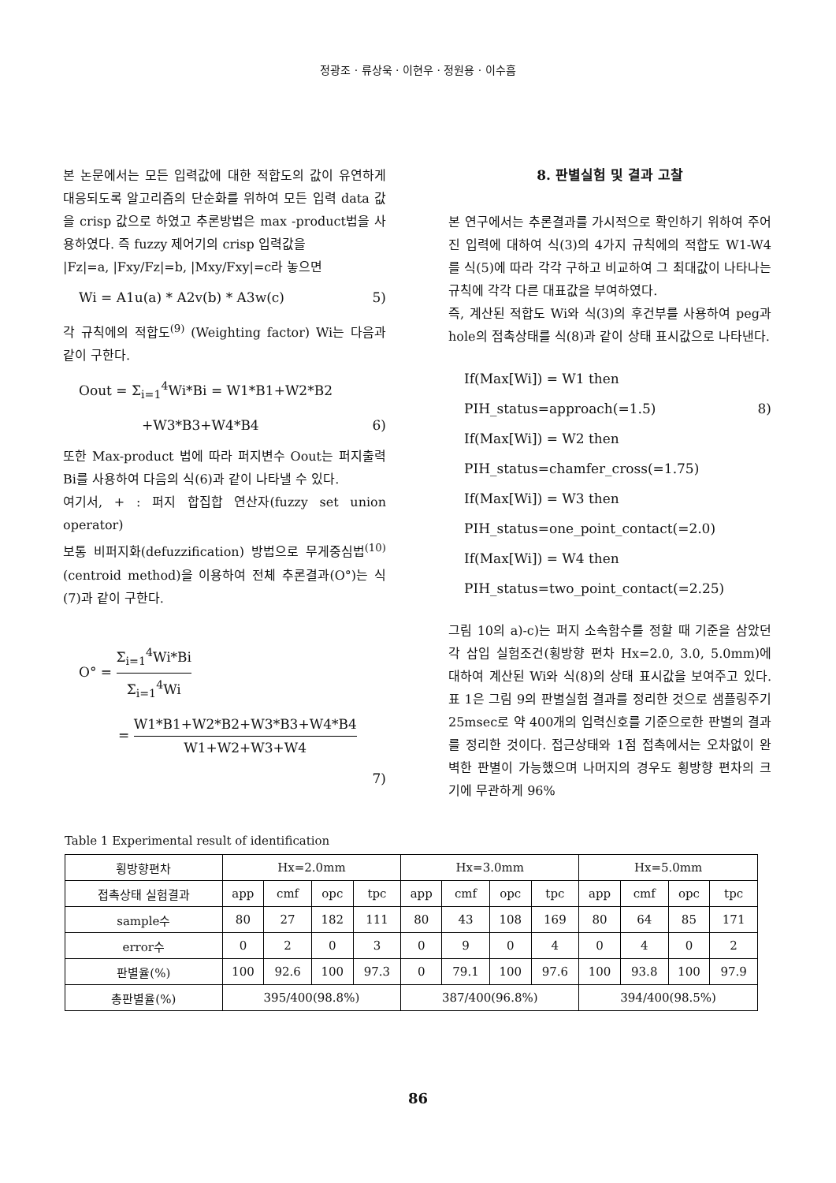정광조 · 류상욱 · 이현우 · 정원용 · 이수흠
본 논문에서는 모든 입력값에 대한 적합도의 값이 유연하게 대응되도록 알고리즘의 단순화를 위하여 모든 입력 data 값을 crisp 값으로 하였고 추론방법은 max -product법을 사용하였다. 즉 fuzzy 제어기의 crisp 입력값을
|Fz|=a, |Fxy/Fz|=b, |Mxy/Fxy|=c라 놓으면
Wi = A1u(a) * A2v(b) * A3w(c) 5)
각 규칙에의 적합도<sup>(9)</sup> (Weighting factor) Wi는 다음과 같이 구한다.
Oout = Σ<sub>i=1</sub><sup>4</sup>Wi*Bi = W1*B1+W2*B2
+W3*B3+W4*B4 6)
또한 Max-product 법에 따라 퍼지변수 Oout는 퍼지출력 Bi를 사용하여 다음의 식(6)과 같이 나타낼 수 있다.
여기서, + : 퍼지 합집합 연산자(fuzzy set union operator)
보통 비퍼지화(defuzzification) 방법으로 무게중심법<sup>(10)</sup> (centroid method)을 이용하여 전체 추론결과(O°)는 식(7)과 같이 구한다.
O° = Σ<sub>i=1</sub><sup>4</sup>Wi*Bi Σ<sub>i=1</sub><sup>4</sup>Wi
= W1*B1+W2*B2+W3*B3+W4*B4 W1+W2+W3+W4
7)
8. 판별실험 및 결과 고찰
본 연구에서는 추론결과를 가시적으로 확인하기 위하여 주어진 입력에 대하여 식(3)의 4가지 규칙에의 적합도 W1-W4를 식(5)에 따라 각각 구하고 비교하여 그 최대값이 나타나는 규칙에 각각 다른 대표값을 부여하였다.
즉, 계산된 적합도 Wi와 식(3)의 후건부를 사용하여 peg과 hole의 접촉상태를 식(8)과 같이 상태 표시값으로 나타낸다.
If(Max[Wi]) = W1 then
PIH_status=approach(=1.5) 8)
If(Max[Wi]) = W2 then
PIH_status=chamfer_cross(=1.75)
If(Max[Wi]) = W3 then
PIH_status=one_point_contact(=2.0)
If(Max[Wi]) = W4 then
PIH_status=two_point_contact(=2.25)
그림 10의 a)-c)는 퍼지 소속함수를 정할 때 기준을 삼았던 각 삽입 실험조건(횡방향 편차 Hx=2.0, 3.0, 5.0mm)에 대하여 계산된 Wi와 식(8)의 상태 표시값을 보여주고 있다. 표 1은 그림 9의 판별실험 결과를 정리한 것으로 샘플링주기 25msec로 약 400개의 입력신호를 기준으로한 판별의 결과를 정리한 것이다. 접근상태와 1점 접촉에서는 오차없이 완벽한 판별이 가능했으며 나머지의 경우도 횡방향 편차의 크기에 무관하게 96%
Table 1 Experimental result of identification
| 횡방향편차 | Hx=2.0mm | | | | Hx=3.0mm | | | | Hx=5.0mm | | | |
| --- | --- | --- | --- | --- | --- | --- | --- | --- | --- | --- | --- | --- |
| 접촉상태 실험결과 | app | cmf | opc | tpc | app | cmf | opc | tpc | app | cmf | opc | tpc |
| sample수 | 80 | 27 | 182 | 111 | 80 | 43 | 108 | 169 | 80 | 64 | 85 | 171 |
| error수 | 0 | 2 | 0 | 3 | 0 | 9 | 0 | 4 | 0 | 4 | 0 | 2 |
| 판별율(%) | 100 | 92.6 | 100 | 97.3 | 0 | 79.1 | 100 | 97.6 | 100 | 93.8 | 100 | 97.9 |
| 총판별율(%) | 395/400(98.8%) | | | | 387/400(96.8%) | | | | 394/400(98.5%) | | | |
86